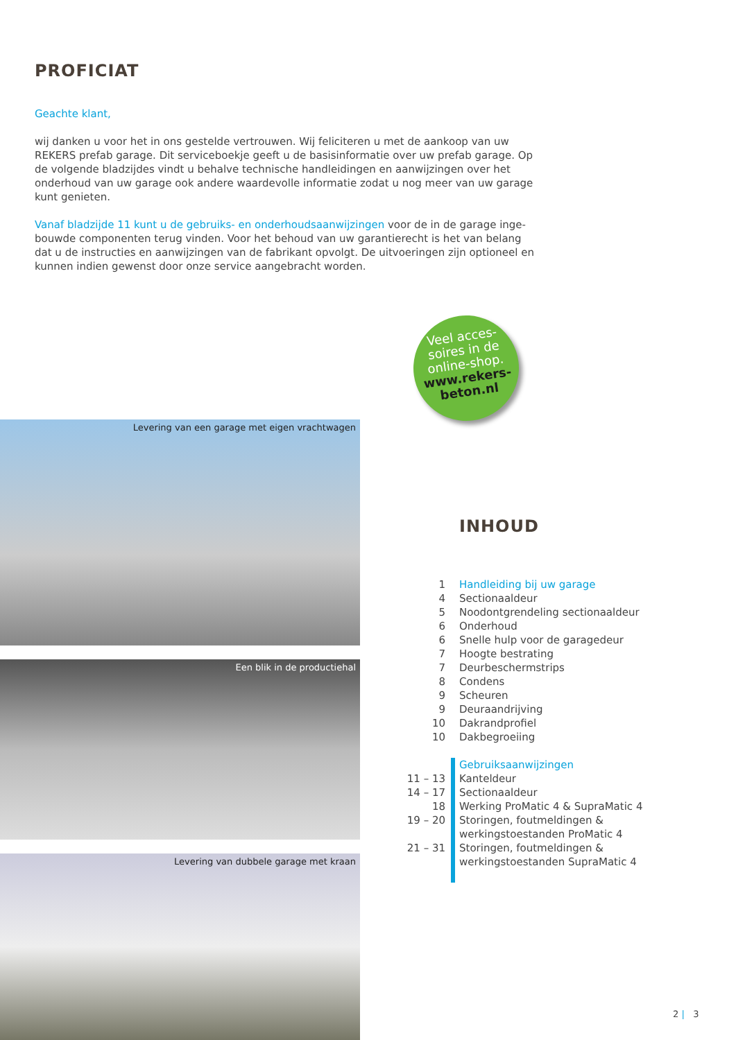PROFICIAT
Geachte klant,
wij danken u voor het in ons gestelde vertrouwen. Wij feliciteren u met de aankoop van uw REKERS prefab garage. Dit serviceboekje geeft u de basisinformatie over uw prefab garage. Op de volgende bladzijdes vindt u behalve technische handleidingen en aanwijzingen over het onderhoud van uw garage ook andere waardevolle informatie zodat u nog meer van uw garage kunt genieten.
Vanaf bladzijde 11 kunt u de gebruiks- en onderhoudsaanwijzingen voor de in de garage inge­bouwde componenten terug vinden. Voor het behoud van uw garantierecht is het van belang dat u de instructies en aanwijzingen van de fabrikant opvolgt. De uitvoeringen zijn optioneel en kunnen indien gewenst door onze service aangebracht worden.
Veel acces-
soires in de
online-shop.
www.rekers-
beton.nl
Levering van een garage met eigen vrachtwagen
Een blik in de productiehal
Levering van dubbele garage met kraan
INHOUD
1 Handleiding bij uw garage
4 Sectionaaldeur
5 Noodontgrendeling sectionaaldeur
6 Onderhoud
6 Snelle hulp voor de garagedeur
7 Hoogte bestrating
7 Deurbeschermstrips
8 Condens
9 Scheuren
9 Deuraandrijving
10 Dakrandprofiel
10 Dakbegroeiing
Gebruiksaanwijzingen
11 – 13 Kanteldeur
14 – 17 Sectionaaldeur
18 Werking ProMatic 4 & SupraMatic 4
19 – 20 Storingen, foutmeldingen &
werkingstoestanden ProMatic 4
21 – 31 Storingen, foutmeldingen &
werkingstoestanden SupraMatic 4
2 | 3